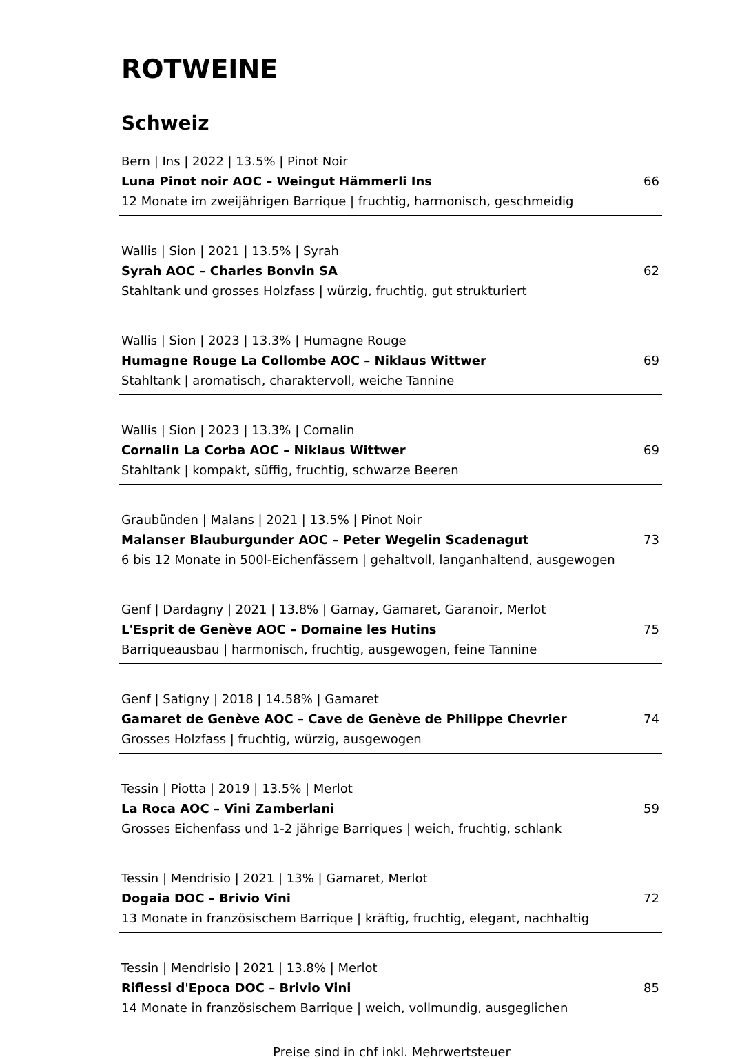ROTWEINE
Schweiz
Bern | Ins | 2022 | 13.5% | Pinot Noir
Luna Pinot noir AOC – Weingut Hämmerli Ins 66
12 Monate im zweijährigen Barrique | fruchtig, harmonisch, geschmeidig
Wallis | Sion | 2021 | 13.5% | Syrah
Syrah AOC – Charles Bonvin SA 62
Stahltank und grosses Holzfass | würzig, fruchtig, gut strukturiert
Wallis | Sion | 2023 | 13.3% | Humagne Rouge
Humagne Rouge La Collombe AOC – Niklaus Wittwer 69
Stahltank | aromatisch, charaktervoll, weiche Tannine
Wallis | Sion | 2023 | 13.3% | Cornalin
Cornalin La Corba AOC – Niklaus Wittwer 69
Stahltank | kompakt, süffig, fruchtig, schwarze Beeren
Graubünden | Malans | 2021 | 13.5% | Pinot Noir
Malanser Blauburgunder AOC – Peter Wegelin Scadenagut 73
6 bis 12 Monate in 500l-Eichenfässern | gehaltvoll, langanhaltend, ausgewogen
Genf | Dardagny | 2021 | 13.8% | Gamay, Gamaret, Garanoir, Merlot
L'Esprit de Genève AOC – Domaine les Hutins 75
Barriqueausbau | harmonisch, fruchtig, ausgewogen, feine Tannine
Genf | Satigny | 2018 | 14.58% | Gamaret
Gamaret de Genève AOC – Cave de Genève de Philippe Chevrier 74
Grosses Holzfass | fruchtig, würzig, ausgewogen
Tessin | Piotta | 2019 | 13.5% | Merlot
La Roca AOC – Vini Zamberlani 59
Grosses Eichenfass und 1-2 jährige Barriques | weich, fruchtig, schlank
Tessin | Mendrisio | 2021 | 13% | Gamaret, Merlot
Dogaia DOC – Brivio Vini 72
13 Monate in französischem Barrique | kräftig, fruchtig, elegant, nachhaltig
Tessin | Mendrisio | 2021 | 13.8% | Merlot
Riflessi d'Epoca DOC – Brivio Vini 85
14 Monate in französischem Barrique | weich, vollmundig, ausgeglichen
Preise sind in chf inkl. Mehrwertsteuer